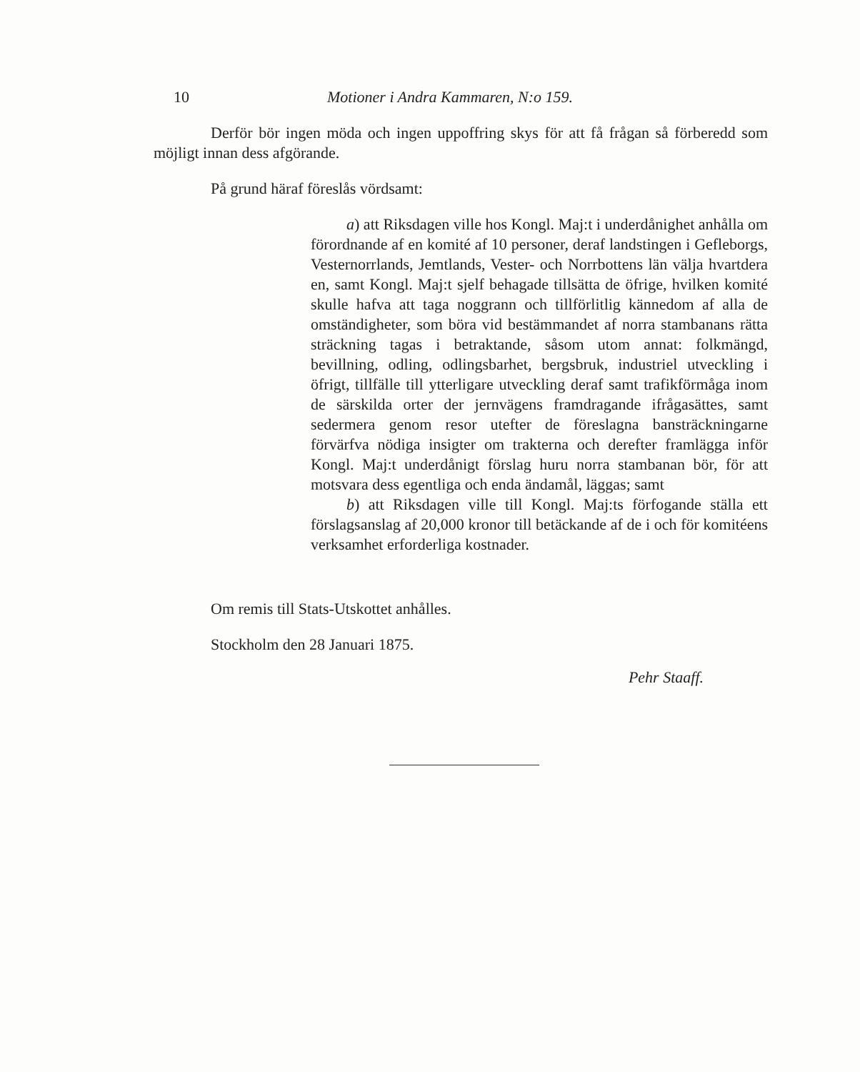10 Motioner i Andra Kammaren, N:o 159.
Derför bör ingen möda och ingen uppoffring skys för att få frågan så förberedd som möjligt innan dess afgörande.
På grund häraf föreslås vördsamt:
a) att Riksdagen ville hos Kongl. Maj:t i underdånighet anhålla om förordnande af en komité af 10 personer, deraf landstingen i Gefleborgs, Vesternorrlands, Jemtlands, Vester- och Norrbottens län välja hvartdera en, samt Kongl. Maj:t sjelf behagade tillsätta de öfrige, hvilken komité skulle hafva att taga noggrann och tillförlitlig kännedom af alla de omständigheter, som böra vid bestämmandet af norra stambanans rätta sträckning tagas i betraktande, såsom utom annat: folkmängd, bevillning, odling, odlingsbarhet, bergsbruk, industriel utveckling i öfrigt, tillfälle till ytterligare utveckling deraf samt trafikförmåga inom de särskilda orter der jernvägens framdragande ifrågasättes, samt sedermera genom resor utefter de föreslagna bansträckningarne förvärfva nödiga insigter om trakterna och derefter framlägga inför Kongl. Maj:t underdånigt förslag huru norra stambanan bör, för att motsvara dess egentliga och enda ändamål, läggas; samt
b) att Riksdagen ville till Kongl. Maj:ts förfogande ställa ett förslagsanslag af 20,000 kronor till betäckande af de i och för komitéens verksamhet erforderliga kostnader.
Om remis till Stats-Utskottet anhålles.
Stockholm den 28 Januari 1875.
Pehr Staaff.